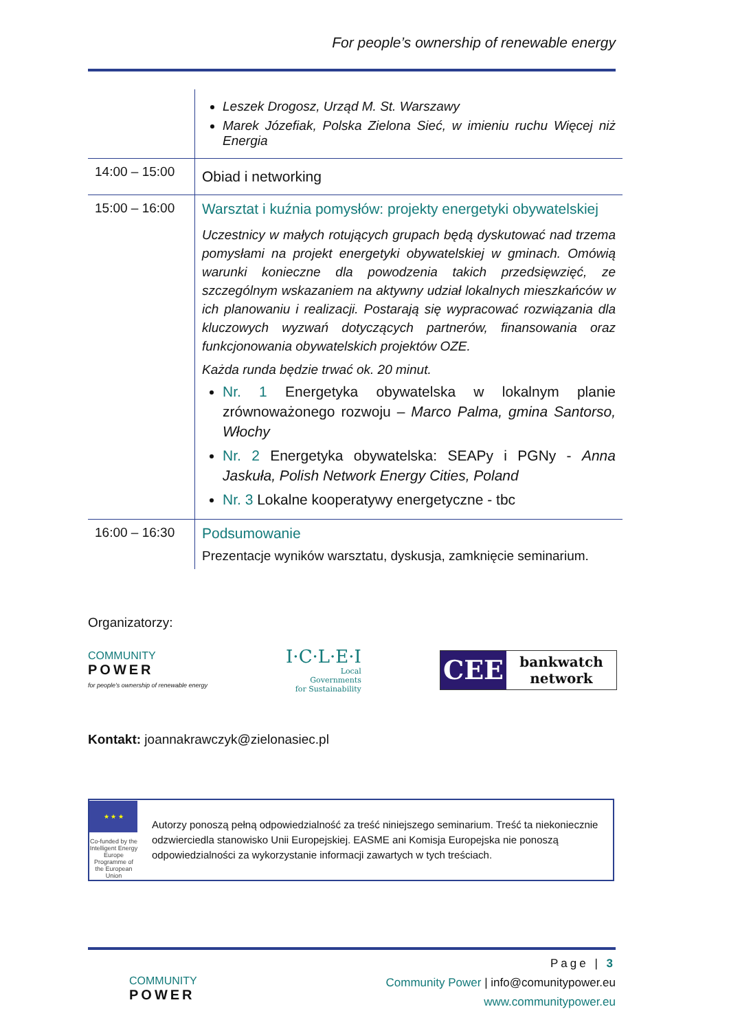For people’s ownership of renewable energy
| | Leszek Drogosz, Urząd M. St. Warszawy Marek Józefiak, Polska Zielona Sieć, w imieniu ruchu Więcej niż Energia |
| 14:00 – 15:00 | Obiad i networking |
| 15:00 – 16:00 | Warsztat i kuźnia pomysłów: projekty energetyki obywatelskiej Uczestnicy w małych rotujących grupach będą dyskutować nad trzema pomysłami na projekt energetyki obywatelskiej w gminach. Omówią warunki konieczne dla powodzenia takich przedsięwzięć, ze szczególnym wskazaniem na aktywny udział lokalnych mieszkańców w ich planowaniu i realizacji. Postarają się wypracować rozwiązania dla kluczowych wyzwań dotyczących partnerów, finansowania oraz funkcjonowania obywatelskich projektów OZE. Każda runda będzie trwać ok. 20 minut. Nr. 1 Energetyka obywatelska w lokalnym planie zrównoważonego rozwoju – Marco Palma, gmina Santorso, Włochy Nr. 2 Energetyka obywatelska: SEAPy i PGNy - Anna Jaskuła, Polish Network Energy Cities, Poland Nr. 3 Lokalne kooperatywy energetyczne - tbc |
| 16:00 – 16:30 | Podsumowanie Prezentacje wyników warsztatu, dyskusja, zamknięcie seminarium. |
Organizatorzy:
COMMUNITY
POWER
for people’s ownership of renewable energy
I·C·L·E·I
Local
Governments
for Sustainability
CEE bankwatch
network
Kontakt: joannakrawczyk@zielonasiec.pl
★ ★ ★
Co-funded by the Intelligent Energy Europe Programme of the European Union
Autorzy ponoszą pełną odpowiedzialność za treść niniejszego seminarium. Treść ta niekoniecznie odzwierciedla stanowisko Unii Europejskiej. EASME ani Komisja Europejska nie ponoszą odpowiedzialności za wykorzystanie informacji zawartych w tych treściach.
COMMUNITY
POWER
Page | 3
Community Power | info@comunitypower.eu
www.communitypower.eu